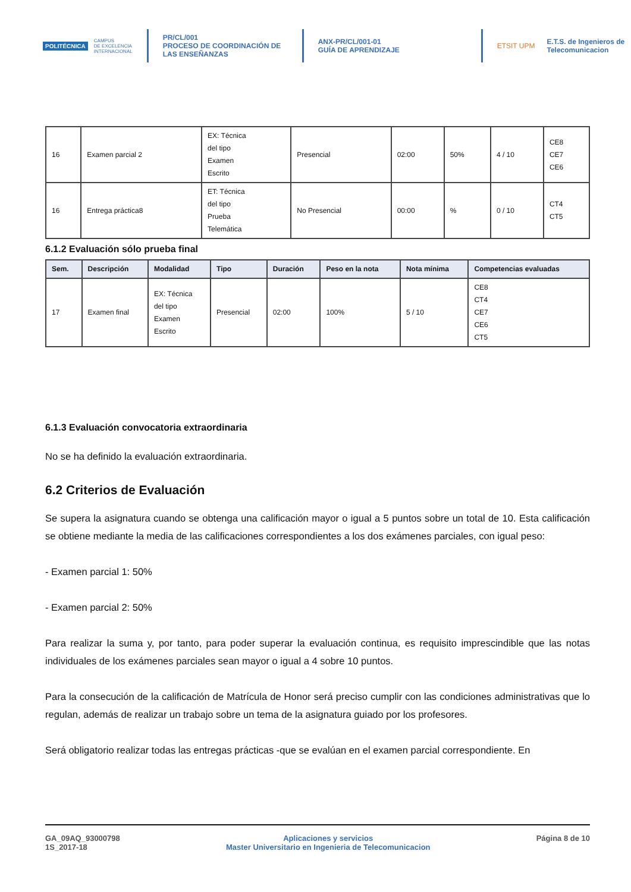POLITÉCNICA
CAMPUS
DE EXCELENCIA
INTERNACIONAL
PR/CL/001
PROCESO DE COORDINACIÓN DE LAS ENSEÑANZAS
ANX-PR/CL/001-01
GUÍA DE APRENDIZAJE
ETSIT UPM
E.T.S. de Ingenieros de
Telecomunicacion
| 16 | Examen parcial 2 | EX: Técnica del tipo Examen Escrito | Presencial | 02:00 | 50% | 4 / 10 | CE8 CE7 CE6 |
| 16 | Entrega práctica8 | ET: Técnica del tipo Prueba Telemática | No Presencial | 00:00 | % | 0 / 10 | CT4 CT5 |
6.1.2 Evaluación sólo prueba final
| Sem. | Descripción | Modalidad | Tipo | Duración | Peso en la nota | Nota mínima | Competencias evaluadas |
| --- | --- | --- | --- | --- | --- | --- | --- |
| 17 | Examen final | EX: Técnica del tipo Examen Escrito | Presencial | 02:00 | 100% | 5 / 10 | CE8 CT4 CE7 CE6 CT5 |
6.1.3 Evaluación convocatoria extraordinaria
No se ha definido la evaluación extraordinaria.
6.2 Criterios de Evaluación
Se supera la asignatura cuando se obtenga una calificación mayor o igual a 5 puntos sobre un total de 10. Esta calificación se obtiene mediante la media de las calificaciones correspondientes a los dos exámenes parciales, con igual peso:
- Examen parcial 1: 50%
- Examen parcial 2: 50%
Para realizar la suma y, por tanto, para poder superar la evaluación continua, es requisito imprescindible que las notas individuales de los exámenes parciales sean mayor o igual a 4 sobre 10 puntos.
Para la consecución de la calificación de Matrícula de Honor será preciso cumplir con las condiciones administrativas que lo regulan, además de realizar un trabajo sobre un tema de la asignatura guiado por los profesores.
Será obligatorio realizar todas las entregas prácticas -que se evalúan en el examen parcial correspondiente. En
GA_09AQ_93000798
1S_2017-18
Aplicaciones y servicios
Master Universitario en Ingenieria de Telecomunicacion
Página 8 de 10